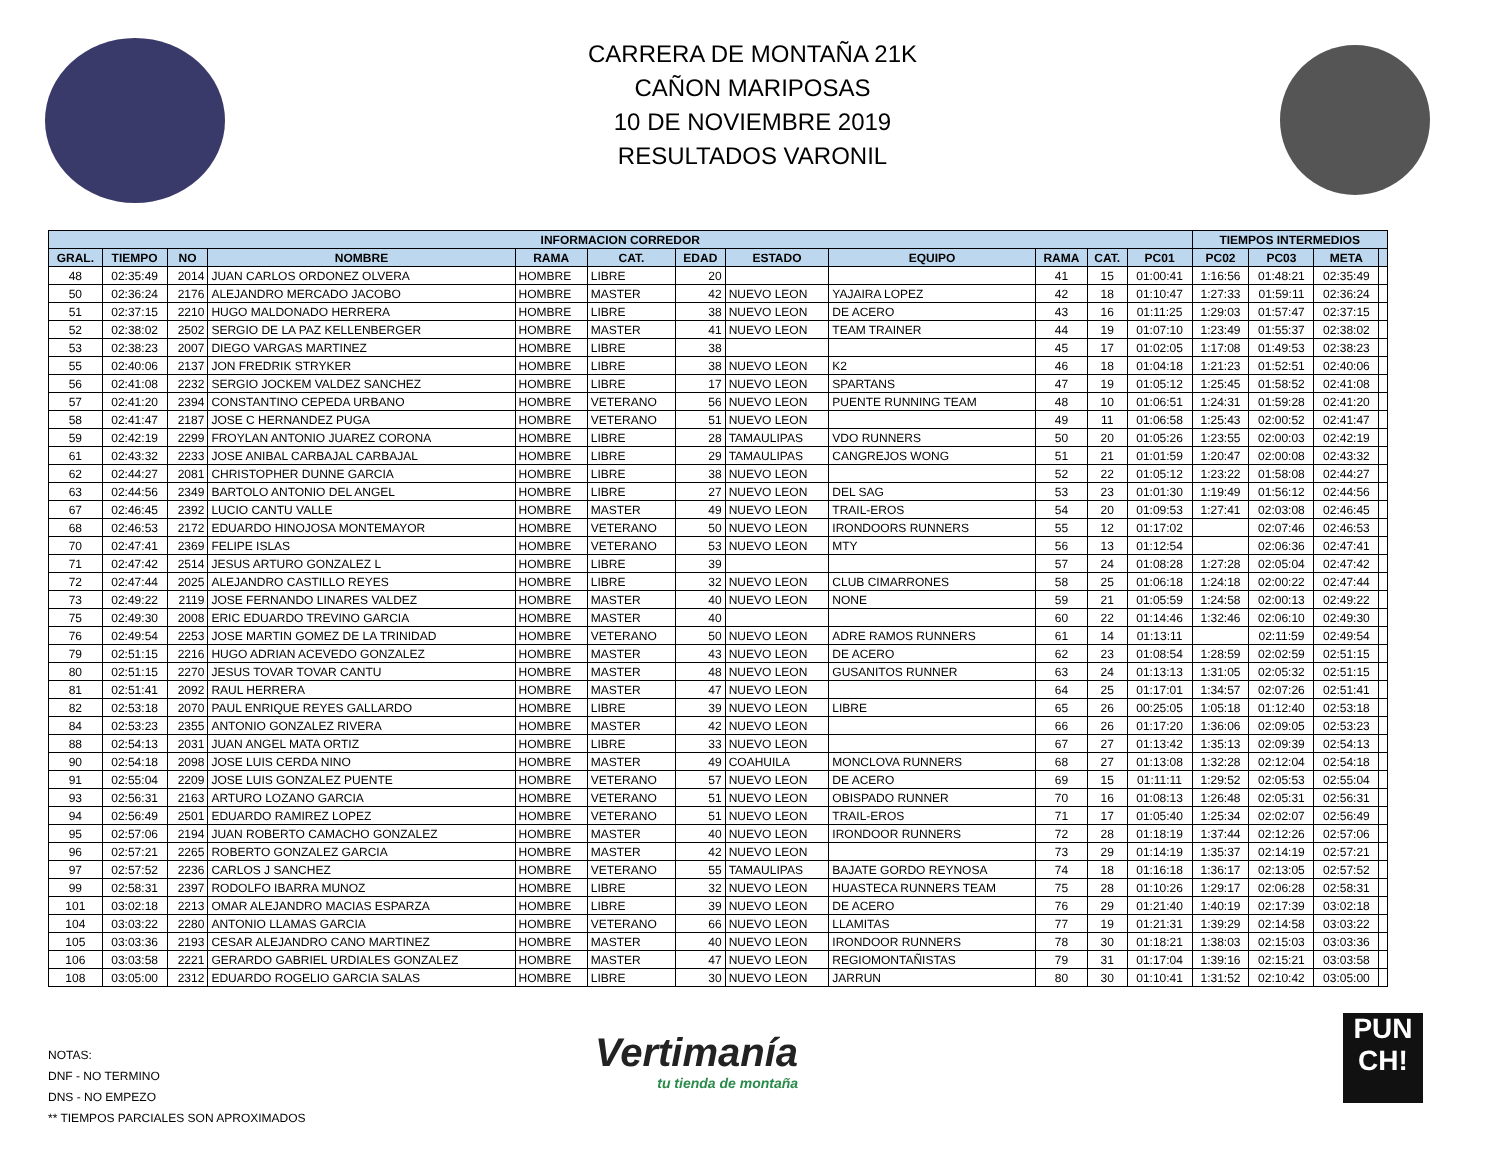CARRERA DE MONTAÑA 21K
CAÑON MARIPOSAS
10 DE NOVIEMBRE 2019
RESULTADOS VARONIL
| INFORMACION CORREDOR | | | | | | | | | | | | TIEMPOS INTERMEDIOS | | | |
| --- | --- | --- | --- | --- | --- | --- | --- | --- | --- | --- | --- | --- | --- | --- | --- |
| GRAL. | TIEMPO | NO | NOMBRE | RAMA | CAT. | EDAD | ESTADO | EQUIPO | RAMA | CAT. | PC01 | PC02 | PC03 | META | |
| 48 | 02:35:49 | 2014 | JUAN CARLOS ORDONEZ OLVERA | HOMBRE | LIBRE | 20 | | | 41 | 15 | 01:00:41 | 1:16:56 | 01:48:21 | 02:35:49 | |
| 50 | 02:36:24 | 2176 | ALEJANDRO MERCADO JACOBO | HOMBRE | MASTER | 42 | NUEVO LEON | YAJAIRA LOPEZ | 42 | 18 | 01:10:47 | 1:27:33 | 01:59:11 | 02:36:24 | |
| 51 | 02:37:15 | 2210 | HUGO MALDONADO HERRERA | HOMBRE | LIBRE | 38 | NUEVO LEON | DE ACERO | 43 | 16 | 01:11:25 | 1:29:03 | 01:57:47 | 02:37:15 | |
| 52 | 02:38:02 | 2502 | SERGIO DE LA PAZ KELLENBERGER | HOMBRE | MASTER | 41 | NUEVO LEON | TEAM TRAINER | 44 | 19 | 01:07:10 | 1:23:49 | 01:55:37 | 02:38:02 | |
| 53 | 02:38:23 | 2007 | DIEGO VARGAS MARTINEZ | HOMBRE | LIBRE | 38 | | | 45 | 17 | 01:02:05 | 1:17:08 | 01:49:53 | 02:38:23 | |
| 55 | 02:40:06 | 2137 | JON FREDRIK STRYKER | HOMBRE | LIBRE | 38 | NUEVO LEON | K2 | 46 | 18 | 01:04:18 | 1:21:23 | 01:52:51 | 02:40:06 | |
| 56 | 02:41:08 | 2232 | SERGIO JOCKEM VALDEZ SANCHEZ | HOMBRE | LIBRE | 17 | NUEVO LEON | SPARTANS | 47 | 19 | 01:05:12 | 1:25:45 | 01:58:52 | 02:41:08 | |
| 57 | 02:41:20 | 2394 | CONSTANTINO CEPEDA URBANO | HOMBRE | VETERANO | 56 | NUEVO LEON | PUENTE RUNNING TEAM | 48 | 10 | 01:06:51 | 1:24:31 | 01:59:28 | 02:41:20 | |
| 58 | 02:41:47 | 2187 | JOSE C HERNANDEZ PUGA | HOMBRE | VETERANO | 51 | NUEVO LEON | | 49 | 11 | 01:06:58 | 1:25:43 | 02:00:52 | 02:41:47 | |
| 59 | 02:42:19 | 2299 | FROYLAN ANTONIO JUAREZ CORONA | HOMBRE | LIBRE | 28 | TAMAULIPAS | VDO RUNNERS | 50 | 20 | 01:05:26 | 1:23:55 | 02:00:03 | 02:42:19 | |
| 61 | 02:43:32 | 2233 | JOSE ANIBAL CARBAJAL CARBAJAL | HOMBRE | LIBRE | 29 | TAMAULIPAS | CANGREJOS WONG | 51 | 21 | 01:01:59 | 1:20:47 | 02:00:08 | 02:43:32 | |
| 62 | 02:44:27 | 2081 | CHRISTOPHER DUNNE GARCIA | HOMBRE | LIBRE | 38 | NUEVO LEON | | 52 | 22 | 01:05:12 | 1:23:22 | 01:58:08 | 02:44:27 | |
| 63 | 02:44:56 | 2349 | BARTOLO ANTONIO DEL ANGEL | HOMBRE | LIBRE | 27 | NUEVO LEON | DEL SAG | 53 | 23 | 01:01:30 | 1:19:49 | 01:56:12 | 02:44:56 | |
| 67 | 02:46:45 | 2392 | LUCIO CANTU VALLE | HOMBRE | MASTER | 49 | NUEVO LEON | TRAIL-EROS | 54 | 20 | 01:09:53 | 1:27:41 | 02:03:08 | 02:46:45 | |
| 68 | 02:46:53 | 2172 | EDUARDO HINOJOSA MONTEMAYOR | HOMBRE | VETERANO | 50 | NUEVO LEON | IRONDOORS RUNNERS | 55 | 12 | 01:17:02 | | 02:07:46 | 02:46:53 | |
| 70 | 02:47:41 | 2369 | FELIPE ISLAS | HOMBRE | VETERANO | 53 | NUEVO LEON | MTY | 56 | 13 | 01:12:54 | | 02:06:36 | 02:47:41 | |
| 71 | 02:47:42 | 2514 | JESUS ARTURO GONZALEZ L | HOMBRE | LIBRE | 39 | | | 57 | 24 | 01:08:28 | 1:27:28 | 02:05:04 | 02:47:42 | |
| 72 | 02:47:44 | 2025 | ALEJANDRO CASTILLO REYES | HOMBRE | LIBRE | 32 | NUEVO LEON | CLUB CIMARRONES | 58 | 25 | 01:06:18 | 1:24:18 | 02:00:22 | 02:47:44 | |
| 73 | 02:49:22 | 2119 | JOSE FERNANDO LINARES VALDEZ | HOMBRE | MASTER | 40 | NUEVO LEON | NONE | 59 | 21 | 01:05:59 | 1:24:58 | 02:00:13 | 02:49:22 | |
| 75 | 02:49:30 | 2008 | ERIC EDUARDO TREVINO GARCIA | HOMBRE | MASTER | 40 | | | 60 | 22 | 01:14:46 | 1:32:46 | 02:06:10 | 02:49:30 | |
| 76 | 02:49:54 | 2253 | JOSE MARTIN GOMEZ DE LA TRINIDAD | HOMBRE | VETERANO | 50 | NUEVO LEON | ADRE RAMOS RUNNERS | 61 | 14 | 01:13:11 | | 02:11:59 | 02:49:54 | |
| 79 | 02:51:15 | 2216 | HUGO ADRIAN ACEVEDO GONZALEZ | HOMBRE | MASTER | 43 | NUEVO LEON | DE ACERO | 62 | 23 | 01:08:54 | 1:28:59 | 02:02:59 | 02:51:15 | |
| 80 | 02:51:15 | 2270 | JESUS TOVAR TOVAR CANTU | HOMBRE | MASTER | 48 | NUEVO LEON | GUSANITOS RUNNER | 63 | 24 | 01:13:13 | 1:31:05 | 02:05:32 | 02:51:15 | |
| 81 | 02:51:41 | 2092 | RAUL HERRERA | HOMBRE | MASTER | 47 | NUEVO LEON | | 64 | 25 | 01:17:01 | 1:34:57 | 02:07:26 | 02:51:41 | |
| 82 | 02:53:18 | 2070 | PAUL ENRIQUE REYES GALLARDO | HOMBRE | LIBRE | 39 | NUEVO LEON | LIBRE | 65 | 26 | 00:25:05 | 1:05:18 | 01:12:40 | 02:53:18 | |
| 84 | 02:53:23 | 2355 | ANTONIO GONZALEZ RIVERA | HOMBRE | MASTER | 42 | NUEVO LEON | | 66 | 26 | 01:17:20 | 1:36:06 | 02:09:05 | 02:53:23 | |
| 88 | 02:54:13 | 2031 | JUAN ANGEL MATA ORTIZ | HOMBRE | LIBRE | 33 | NUEVO LEON | | 67 | 27 | 01:13:42 | 1:35:13 | 02:09:39 | 02:54:13 | |
| 90 | 02:54:18 | 2098 | JOSE LUIS CERDA NINO | HOMBRE | MASTER | 49 | COAHUILA | MONCLOVA RUNNERS | 68 | 27 | 01:13:08 | 1:32:28 | 02:12:04 | 02:54:18 | |
| 91 | 02:55:04 | 2209 | JOSE LUIS GONZALEZ PUENTE | HOMBRE | VETERANO | 57 | NUEVO LEON | DE ACERO | 69 | 15 | 01:11:11 | 1:29:52 | 02:05:53 | 02:55:04 | |
| 93 | 02:56:31 | 2163 | ARTURO LOZANO GARCIA | HOMBRE | VETERANO | 51 | NUEVO LEON | OBISPADO RUNNER | 70 | 16 | 01:08:13 | 1:26:48 | 02:05:31 | 02:56:31 | |
| 94 | 02:56:49 | 2501 | EDUARDO RAMIREZ LOPEZ | HOMBRE | VETERANO | 51 | NUEVO LEON | TRAIL-EROS | 71 | 17 | 01:05:40 | 1:25:34 | 02:02:07 | 02:56:49 | |
| 95 | 02:57:06 | 2194 | JUAN ROBERTO CAMACHO GONZALEZ | HOMBRE | MASTER | 40 | NUEVO LEON | IRONDOOR RUNNERS | 72 | 28 | 01:18:19 | 1:37:44 | 02:12:26 | 02:57:06 | |
| 96 | 02:57:21 | 2265 | ROBERTO GONZALEZ GARCIA | HOMBRE | MASTER | 42 | NUEVO LEON | | 73 | 29 | 01:14:19 | 1:35:37 | 02:14:19 | 02:57:21 | |
| 97 | 02:57:52 | 2236 | CARLOS J SANCHEZ | HOMBRE | VETERANO | 55 | TAMAULIPAS | BAJATE GORDO REYNOSA | 74 | 18 | 01:16:18 | 1:36:17 | 02:13:05 | 02:57:52 | |
| 99 | 02:58:31 | 2397 | RODOLFO IBARRA MUNOZ | HOMBRE | LIBRE | 32 | NUEVO LEON | HUASTECA RUNNERS TEAM | 75 | 28 | 01:10:26 | 1:29:17 | 02:06:28 | 02:58:31 | |
| 101 | 03:02:18 | 2213 | OMAR ALEJANDRO MACIAS ESPARZA | HOMBRE | LIBRE | 39 | NUEVO LEON | DE ACERO | 76 | 29 | 01:21:40 | 1:40:19 | 02:17:39 | 03:02:18 | |
| 104 | 03:03:22 | 2280 | ANTONIO LLAMAS GARCIA | HOMBRE | VETERANO | 66 | NUEVO LEON | LLAMITAS | 77 | 19 | 01:21:31 | 1:39:29 | 02:14:58 | 03:03:22 | |
| 105 | 03:03:36 | 2193 | CESAR ALEJANDRO CANO MARTINEZ | HOMBRE | MASTER | 40 | NUEVO LEON | IRONDOOR RUNNERS | 78 | 30 | 01:18:21 | 1:38:03 | 02:15:03 | 03:03:36 | |
| 106 | 03:03:58 | 2221 | GERARDO GABRIEL URDIALES GONZALEZ | HOMBRE | MASTER | 47 | NUEVO LEON | REGIOMONTAÑISTAS | 79 | 31 | 01:17:04 | 1:39:16 | 02:15:21 | 03:03:58 | |
| 108 | 03:05:00 | 2312 | EDUARDO ROGELIO GARCIA SALAS | HOMBRE | LIBRE | 30 | NUEVO LEON | JARRUN | 80 | 30 | 01:10:41 | 1:31:52 | 02:10:42 | 03:05:00 | |
NOTAS:
DNF - NO TERMINO
DNS - NO EMPEZO
** TIEMPOS PARCIALES SON APROXIMADOS
Vertimanía
tu tienda de montaña
PUN
CH!